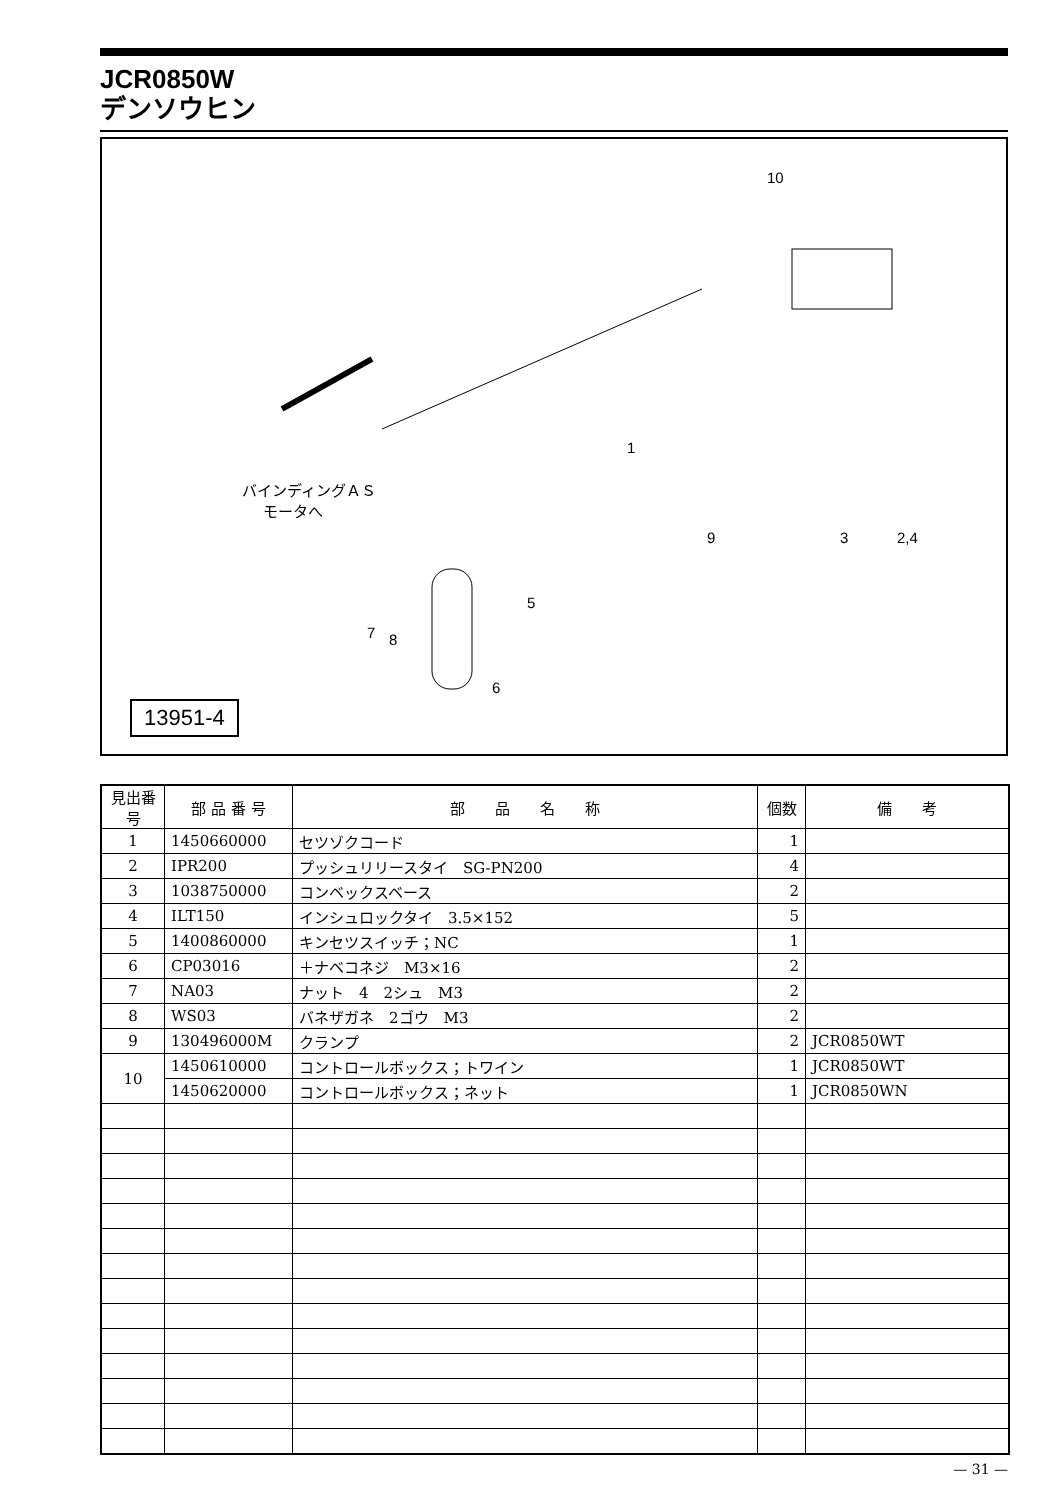JCR0850W
デンソウヒン
10
1
バインディングＡＳ
モータへ
9 3 2,4
5
7 8
6
13951-4
| 見出番号 | 部 品 番 号 | 部 品 名 称 | 個数 | 備 考 |
| --- | --- | --- | --- | --- |
| 1 | 1450660000 | セツゾクコード | 1 | |
| 2 | IPR200 | プッシュリリースタイ SG-PN200 | 4 | |
| 3 | 1038750000 | コンベックスベース | 2 | |
| 4 | ILT150 | インシュロックタイ 3.5×152 | 5 | |
| 5 | 1400860000 | キンセツスイッチ；NC | 1 | |
| 6 | CP03016 | ＋ナベコネジ M3×16 | 2 | |
| 7 | NA03 | ナット 4 2シュ M3 | 2 | |
| 8 | WS03 | バネザガネ 2ゴウ M3 | 2 | |
| 9 | 130496000M | クランプ | 2 | JCR0850WT |
| 10 | 1450610000 | コントロールボックス；トワイン | 1 | JCR0850WT |
| | 1450620000 | コントロールボックス；ネット | 1 | JCR0850WN |
— 31 —